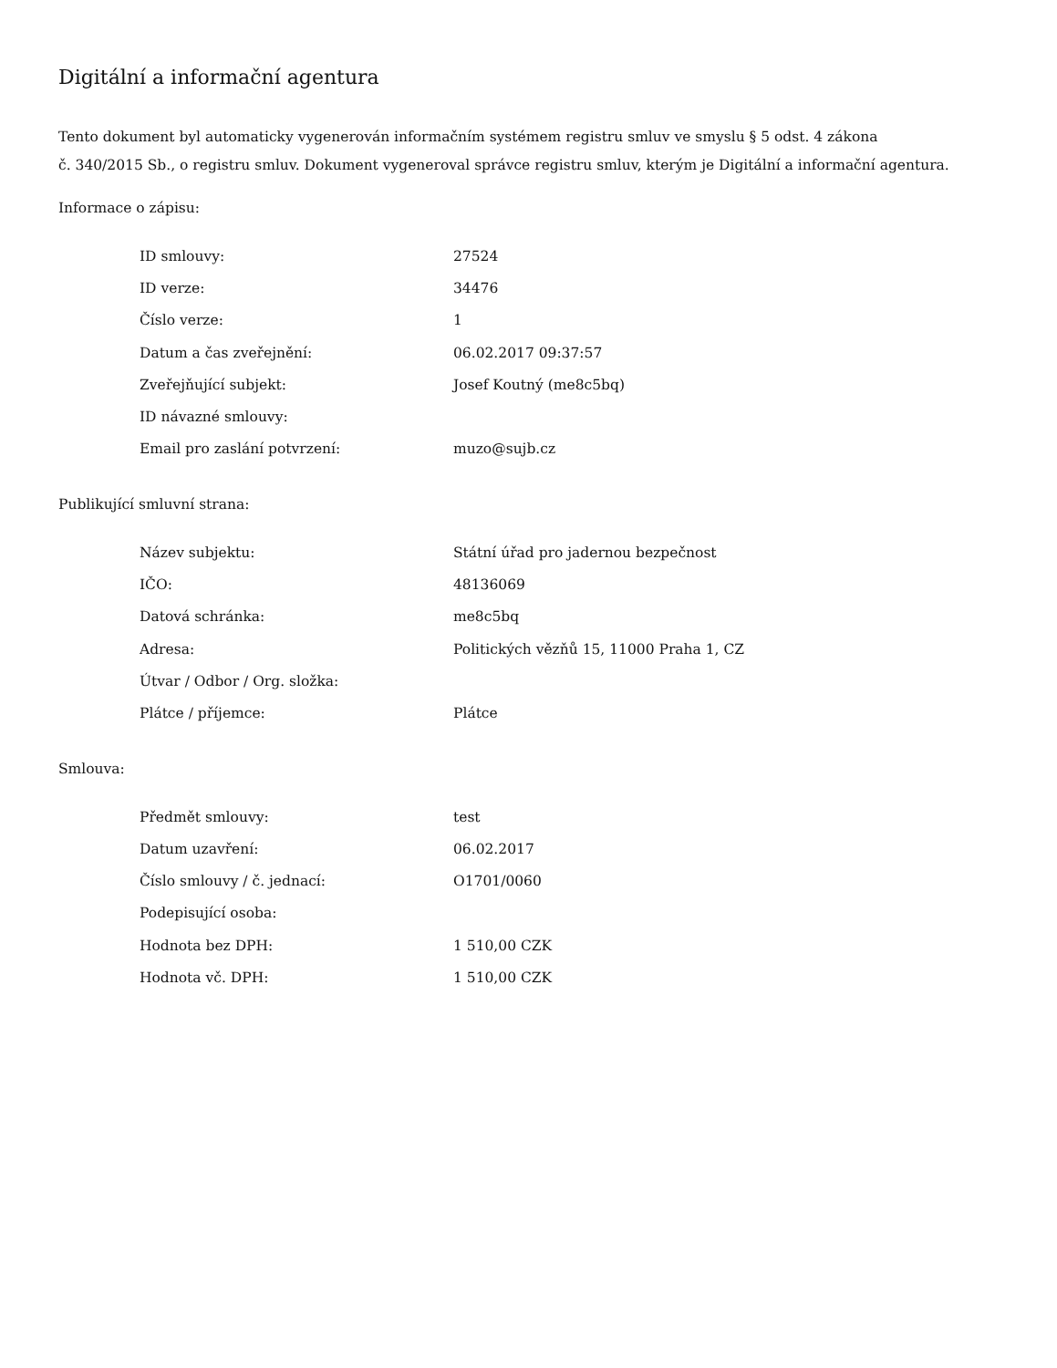Digitální a informační agentura
Tento dokument byl automaticky vygenerován informačním systémem registru smluv ve smyslu § 5 odst. 4 zákona
č. 340/2015 Sb., o registru smluv. Dokument vygeneroval správce registru smluv, kterým je Digitální a informační agentura.
Informace o zápisu:
| ID smlouvy: | 27524 |
| ID verze: | 34476 |
| Číslo verze: | 1 |
| Datum a čas zveřejnění: | 06.02.2017 09:37:57 |
| Zveřejňující subjekt: | Josef Koutný (me8c5bq) |
| ID návazné smlouvy: | |
| Email pro zaslání potvrzení: | muzo@sujb.cz |
Publikující smluvní strana:
| Název subjektu: | Státní úřad pro jadernou bezpečnost |
| IČO: | 48136069 |
| Datová schránka: | me8c5bq |
| Adresa: | Politických vězňů 15, 11000 Praha 1, CZ |
| Útvar / Odbor / Org. složka: | |
| Plátce / příjemce: | Plátce |
Smlouva:
| Předmět smlouvy: | test |
| Datum uzavření: | 06.02.2017 |
| Číslo smlouvy / č. jednací: | O1701/0060 |
| Podepisující osoba: | |
| Hodnota bez DPH: | 1 510,00 CZK |
| Hodnota vč. DPH: | 1 510,00 CZK |